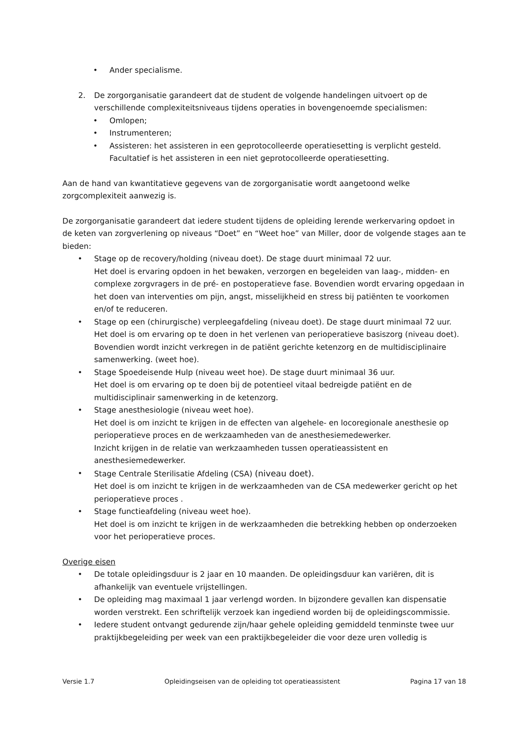• Ander specialisme.
2. De zorgorganisatie garandeert dat de student de volgende handelingen uitvoert op de verschillende complexiteitsniveaus tijdens operaties in bovengenoemde specialismen:
• Omlopen;
• Instrumenteren;
• Assisteren: het assisteren in een geprotocolleerde operatiesetting is verplicht gesteld. Facultatief is het assisteren in een niet geprotocolleerde operatiesetting.
Aan de hand van kwantitatieve gegevens van de zorgorganisatie wordt aangetoond welke zorgcomplexiteit aanwezig is.
De zorgorganisatie garandeert dat iedere student tijdens de opleiding lerende werkervaring opdoet in de keten van zorgverlening op niveaus “Doet” en “Weet hoe” van Miller, door de volgende stages aan te bieden:
• Stage op de recovery/holding (niveau doet). De stage duurt minimaal 72 uur.
Het doel is ervaring opdoen in het bewaken, verzorgen en begeleiden van laag-, midden- en complexe zorgvragers in de pré- en postoperatieve fase. Bovendien wordt ervaring opgedaan in het doen van interventies om pijn, angst, misselijkheid en stress bij patiënten te voorkomen en/of te reduceren.
• Stage op een (chirurgische) verpleegafdeling (niveau doet). De stage duurt minimaal 72 uur.
Het doel is om ervaring op te doen in het verlenen van perioperatieve basiszorg (niveau doet). Bovendien wordt inzicht verkregen in de patiënt gerichte ketenzorg en de multidisciplinaire samenwerking. (weet hoe).
• Stage Spoedeisende Hulp (niveau weet hoe). De stage duurt minimaal 36 uur.
Het doel is om ervaring op te doen bij de potentieel vitaal bedreigde patiënt en de multidisciplinair samenwerking in de ketenzorg.
• Stage anesthesiologie (niveau weet hoe).
Het doel is om inzicht te krijgen in de effecten van algehele- en locoregionale anesthesie op perioperatieve proces en de werkzaamheden van de anesthesiemedewerker.
Inzicht krijgen in de relatie van werkzaamheden tussen operatieassistent en anesthesiemedewerker.
• Stage Centrale Sterilisatie Afdeling (CSA) (niveau doet).
Het doel is om inzicht te krijgen in de werkzaamheden van de CSA medewerker gericht op het perioperatieve proces .
• Stage functieafdeling (niveau weet hoe).
Het doel is om inzicht te krijgen in de werkzaamheden die betrekking hebben op onderzoeken voor het perioperatieve proces.
Overige eisen
• De totale opleidingsduur is 2 jaar en 10 maanden. De opleidingsduur kan variëren, dit is afhankelijk van eventuele vrijstellingen.
• De opleiding mag maximaal 1 jaar verlengd worden. In bijzondere gevallen kan dispensatie worden verstrekt. Een schriftelijk verzoek kan ingediend worden bij de opleidingscommissie.
• Iedere student ontvangt gedurende zijn/haar gehele opleiding gemiddeld tenminste twee uur praktijkbegeleiding per week van een praktijkbegeleider die voor deze uren volledig is
Versie 1.7 Opleidingseisen van de opleiding tot operatieassistent Pagina 17 van 18